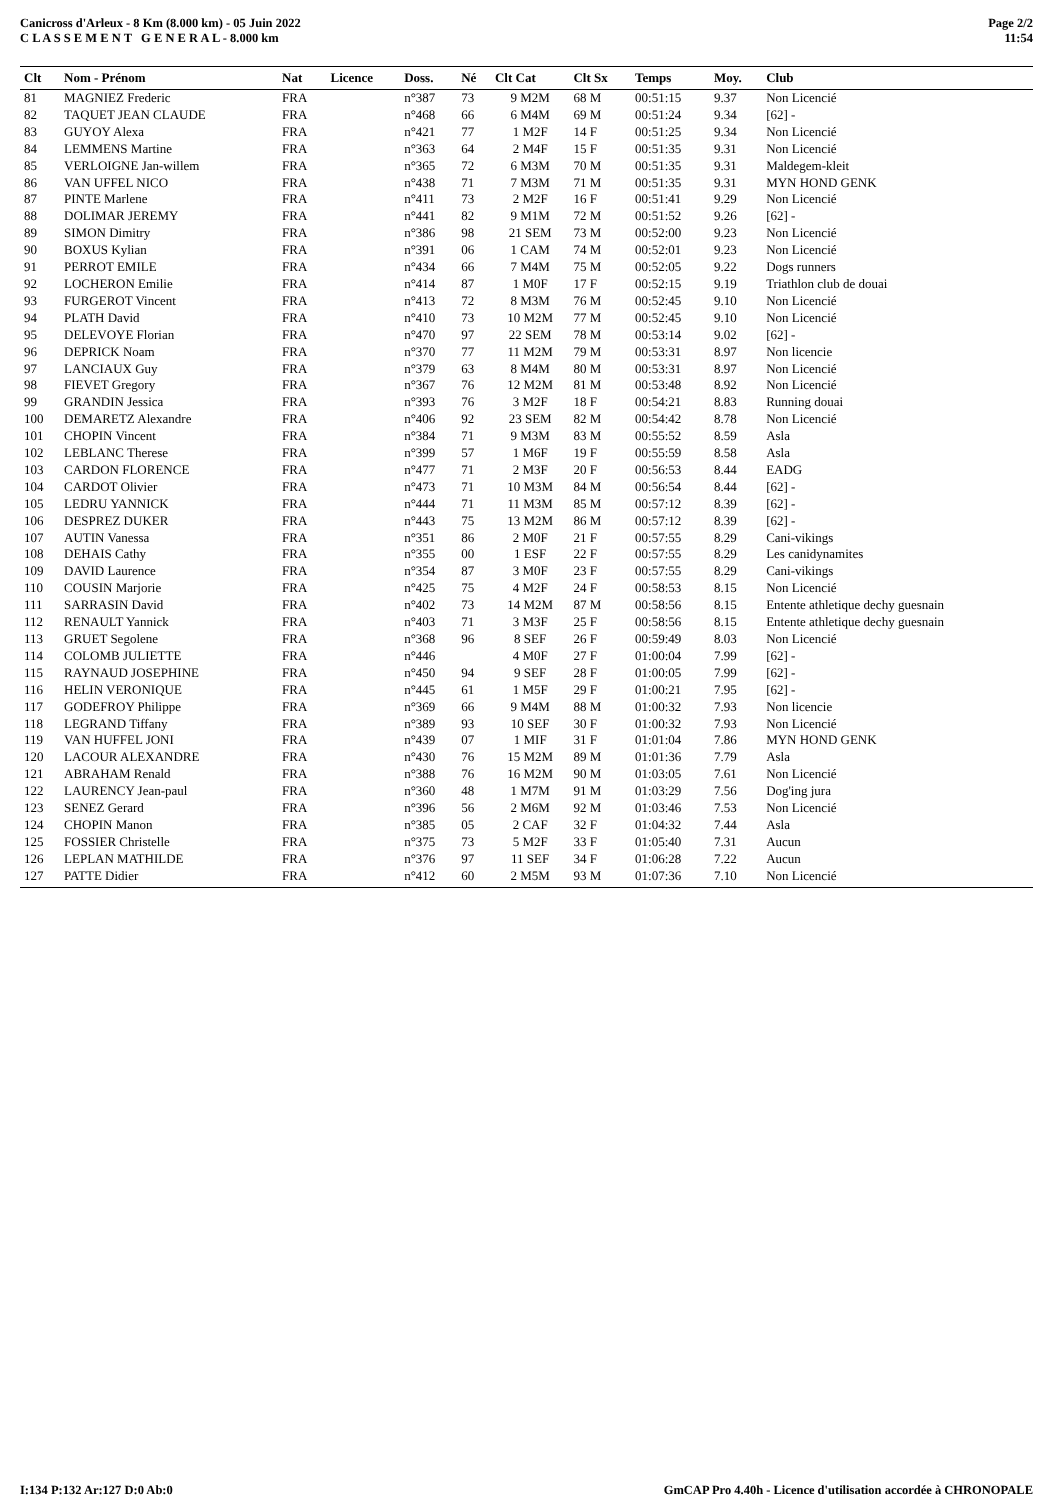Canicross d'Arleux - 8 Km (8.000 km) - 05 Juin 2022
C L A S S E M E N T G E N E R A L - 8.000 km
Page 2/2
11:54
| Clt | Nom - Prénom | Nat | Licence | Doss. | Né | Clt Cat | Clt Sx | Temps | Moy. | Club |
| --- | --- | --- | --- | --- | --- | --- | --- | --- | --- | --- |
| 81 | MAGNIEZ Frederic | FRA | | n°387 | 73 | 9 M2M | 68 M | 00:51:15 | 9.37 | Non Licencié |
| 82 | TAQUET JEAN CLAUDE | FRA | | n°468 | 66 | 6 M4M | 69 M | 00:51:24 | 9.34 | [62] - |
| 83 | GUYOY Alexa | FRA | | n°421 | 77 | 1 M2F | 14 F | 00:51:25 | 9.34 | Non Licencié |
| 84 | LEMMENS Martine | FRA | | n°363 | 64 | 2 M4F | 15 F | 00:51:35 | 9.31 | Non Licencié |
| 85 | VERLOIGNE Jan-willem | FRA | | n°365 | 72 | 6 M3M | 70 M | 00:51:35 | 9.31 | Maldegem-kleit |
| 86 | VAN UFFEL NICO | FRA | | n°438 | 71 | 7 M3M | 71 M | 00:51:35 | 9.31 | MYN HOND GENK |
| 87 | PINTE Marlene | FRA | | n°411 | 73 | 2 M2F | 16 F | 00:51:41 | 9.29 | Non Licencié |
| 88 | DOLIMAR JEREMY | FRA | | n°441 | 82 | 9 M1M | 72 M | 00:51:52 | 9.26 | [62] - |
| 89 | SIMON Dimitry | FRA | | n°386 | 98 | 21 SEM | 73 M | 00:52:00 | 9.23 | Non Licencié |
| 90 | BOXUS Kylian | FRA | | n°391 | 06 | 1 CAM | 74 M | 00:52:01 | 9.23 | Non Licencié |
| 91 | PERROT EMILE | FRA | | n°434 | 66 | 7 M4M | 75 M | 00:52:05 | 9.22 | Dogs runners |
| 92 | LOCHERON Emilie | FRA | | n°414 | 87 | 1 M0F | 17 F | 00:52:15 | 9.19 | Triathlon club de douai |
| 93 | FURGEROT Vincent | FRA | | n°413 | 72 | 8 M3M | 76 M | 00:52:45 | 9.10 | Non Licencié |
| 94 | PLATH David | FRA | | n°410 | 73 | 10 M2M | 77 M | 00:52:45 | 9.10 | Non Licencié |
| 95 | DELEVOYE Florian | FRA | | n°470 | 97 | 22 SEM | 78 M | 00:53:14 | 9.02 | [62] - |
| 96 | DEPRICK Noam | FRA | | n°370 | 77 | 11 M2M | 79 M | 00:53:31 | 8.97 | Non licencie |
| 97 | LANCIAUX Guy | FRA | | n°379 | 63 | 8 M4M | 80 M | 00:53:31 | 8.97 | Non Licencié |
| 98 | FIEVET Gregory | FRA | | n°367 | 76 | 12 M2M | 81 M | 00:53:48 | 8.92 | Non Licencié |
| 99 | GRANDIN Jessica | FRA | | n°393 | 76 | 3 M2F | 18 F | 00:54:21 | 8.83 | Running douai |
| 100 | DEMARETZ Alexandre | FRA | | n°406 | 92 | 23 SEM | 82 M | 00:54:42 | 8.78 | Non Licencié |
| 101 | CHOPIN Vincent | FRA | | n°384 | 71 | 9 M3M | 83 M | 00:55:52 | 8.59 | Asla |
| 102 | LEBLANC Therese | FRA | | n°399 | 57 | 1 M6F | 19 F | 00:55:59 | 8.58 | Asla |
| 103 | CARDON FLORENCE | FRA | | n°477 | 71 | 2 M3F | 20 F | 00:56:53 | 8.44 | EADG |
| 104 | CARDOT Olivier | FRA | | n°473 | 71 | 10 M3M | 84 M | 00:56:54 | 8.44 | [62] - |
| 105 | LEDRU YANNICK | FRA | | n°444 | 71 | 11 M3M | 85 M | 00:57:12 | 8.39 | [62] - |
| 106 | DESPREZ DUKER | FRA | | n°443 | 75 | 13 M2M | 86 M | 00:57:12 | 8.39 | [62] - |
| 107 | AUTIN Vanessa | FRA | | n°351 | 86 | 2 M0F | 21 F | 00:57:55 | 8.29 | Cani-vikings |
| 108 | DEHAIS Cathy | FRA | | n°355 | 00 | 1 ESF | 22 F | 00:57:55 | 8.29 | Les canidynamites |
| 109 | DAVID Laurence | FRA | | n°354 | 87 | 3 M0F | 23 F | 00:57:55 | 8.29 | Cani-vikings |
| 110 | COUSIN Marjorie | FRA | | n°425 | 75 | 4 M2F | 24 F | 00:58:53 | 8.15 | Non Licencié |
| 111 | SARRASIN David | FRA | | n°402 | 73 | 14 M2M | 87 M | 00:58:56 | 8.15 | Entente athletique dechy guesnain |
| 112 | RENAULT Yannick | FRA | | n°403 | 71 | 3 M3F | 25 F | 00:58:56 | 8.15 | Entente athletique dechy guesnain |
| 113 | GRUET Segolene | FRA | | n°368 | 96 | 8 SEF | 26 F | 00:59:49 | 8.03 | Non Licencié |
| 114 | COLOMB JULIETTE | FRA | | n°446 | | 4 M0F | 27 F | 01:00:04 | 7.99 | [62] - |
| 115 | RAYNAUD JOSEPHINE | FRA | | n°450 | 94 | 9 SEF | 28 F | 01:00:05 | 7.99 | [62] - |
| 116 | HELIN VERONIQUE | FRA | | n°445 | 61 | 1 M5F | 29 F | 01:00:21 | 7.95 | [62] - |
| 117 | GODEFROY Philippe | FRA | | n°369 | 66 | 9 M4M | 88 M | 01:00:32 | 7.93 | Non licencie |
| 118 | LEGRAND Tiffany | FRA | | n°389 | 93 | 10 SEF | 30 F | 01:00:32 | 7.93 | Non Licencié |
| 119 | VAN HUFFEL JONI | FRA | | n°439 | 07 | 1 MIF | 31 F | 01:01:04 | 7.86 | MYN HOND GENK |
| 120 | LACOUR ALEXANDRE | FRA | | n°430 | 76 | 15 M2M | 89 M | 01:01:36 | 7.79 | Asla |
| 121 | ABRAHAM Renald | FRA | | n°388 | 76 | 16 M2M | 90 M | 01:03:05 | 7.61 | Non Licencié |
| 122 | LAURENCY Jean-paul | FRA | | n°360 | 48 | 1 M7M | 91 M | 01:03:29 | 7.56 | Dog'ing jura |
| 123 | SENEZ Gerard | FRA | | n°396 | 56 | 2 M6M | 92 M | 01:03:46 | 7.53 | Non Licencié |
| 124 | CHOPIN Manon | FRA | | n°385 | 05 | 2 CAF | 32 F | 01:04:32 | 7.44 | Asla |
| 125 | FOSSIER Christelle | FRA | | n°375 | 73 | 5 M2F | 33 F | 01:05:40 | 7.31 | Aucun |
| 126 | LEPLAN MATHILDE | FRA | | n°376 | 97 | 11 SEF | 34 F | 01:06:28 | 7.22 | Aucun |
| 127 | PATTE Didier | FRA | | n°412 | 60 | 2 M5M | 93 M | 01:07:36 | 7.10 | Non Licencié |
I:134 P:132 Ar:127 D:0 Ab:0 GmCAP Pro 4.40h - Licence d'utilisation accordée à CHRONOPALE